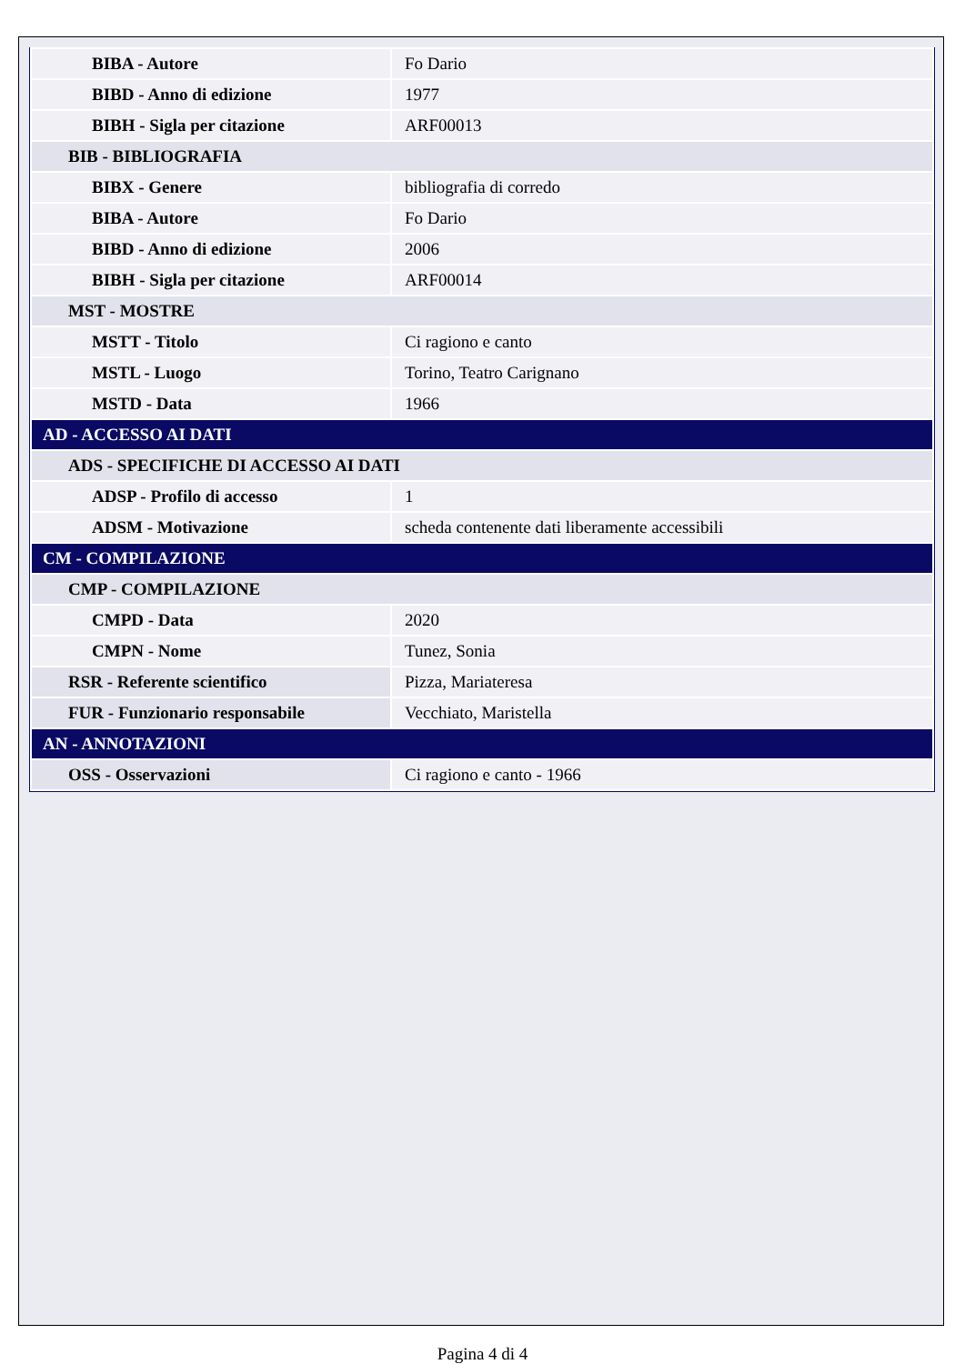| BIBA - Autore | Fo Dario |
| BIBD - Anno di edizione | 1977 |
| BIBH - Sigla per citazione | ARF00013 |
| BIB - BIBLIOGRAFIA | |
| BIBX - Genere | bibliografia di corredo |
| BIBA - Autore | Fo Dario |
| BIBD - Anno di edizione | 2006 |
| BIBH - Sigla per citazione | ARF00014 |
| MST - MOSTRE | |
| MSTT - Titolo | Ci ragiono e canto |
| MSTL - Luogo | Torino, Teatro Carignano |
| MSTD - Data | 1966 |
| AD - ACCESSO AI DATI | |
| ADS - SPECIFICHE DI ACCESSO AI DATI | |
| ADSP - Profilo di accesso | 1 |
| ADSM - Motivazione | scheda contenente dati liberamente accessibili |
| CM - COMPILAZIONE | |
| CMP - COMPILAZIONE | |
| CMPD - Data | 2020 |
| CMPN - Nome | Tunez, Sonia |
| RSR - Referente scientifico | Pizza, Mariateresa |
| FUR - Funzionario responsabile | Vecchiato, Maristella |
| AN - ANNOTAZIONI | |
| OSS - Osservazioni | Ci ragiono e canto - 1966 |
Pagina 4 di 4